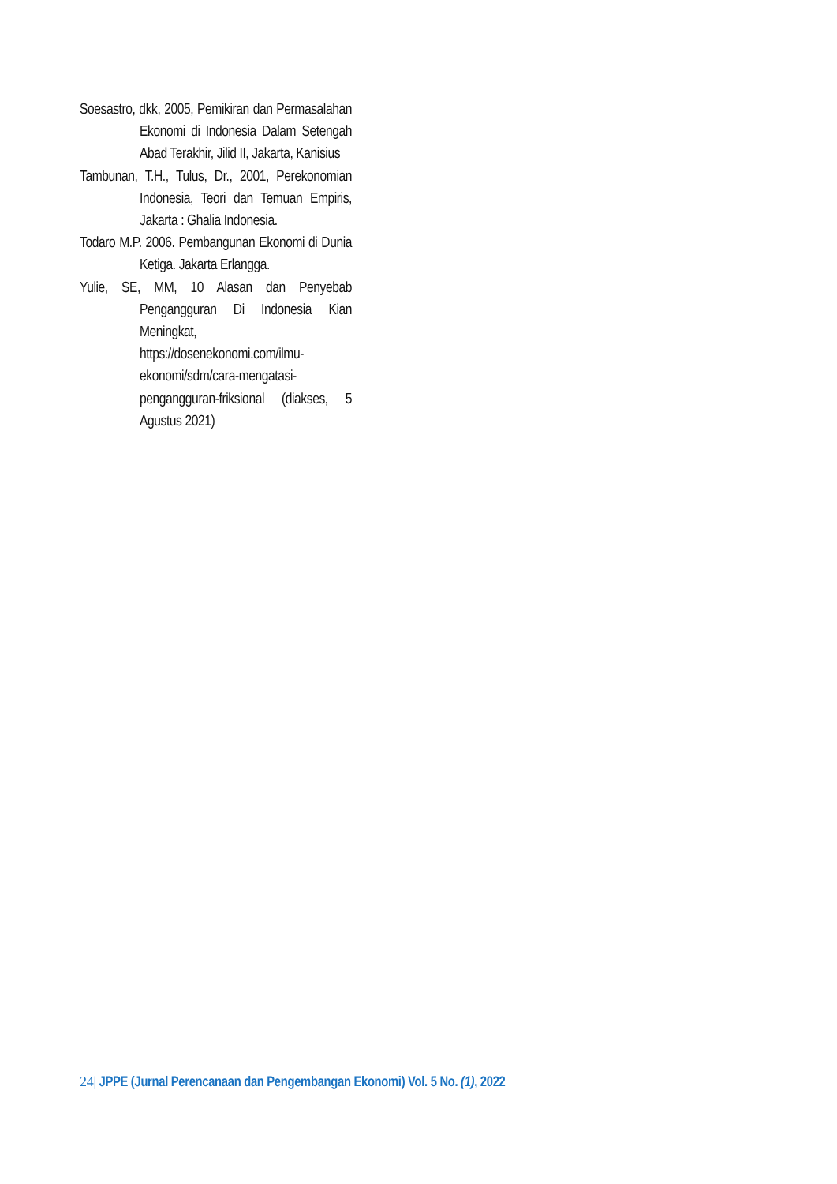Soesastro, dkk, 2005, Pemikiran dan Permasalahan Ekonomi di Indonesia Dalam Setengah Abad Terakhir, Jilid II, Jakarta, Kanisius
Tambunan, T.H., Tulus, Dr., 2001, Perekonomian Indonesia, Teori dan Temuan Empiris, Jakarta : Ghalia Indonesia.
Todaro M.P. 2006. Pembangunan Ekonomi di Dunia Ketiga. Jakarta Erlangga.
Yulie, SE, MM, 10 Alasan dan Penyebab Pengangguran Di Indonesia Kian Meningkat, https://dosenekonomi.com/ilmu-ekonomi/sdm/cara-mengatasi-pengangguran-friksional (diakses, 5 Agustus 2021)
24| JPPE (Jurnal Perencanaan dan Pengembangan Ekonomi) Vol. 5 No. (1), 2022